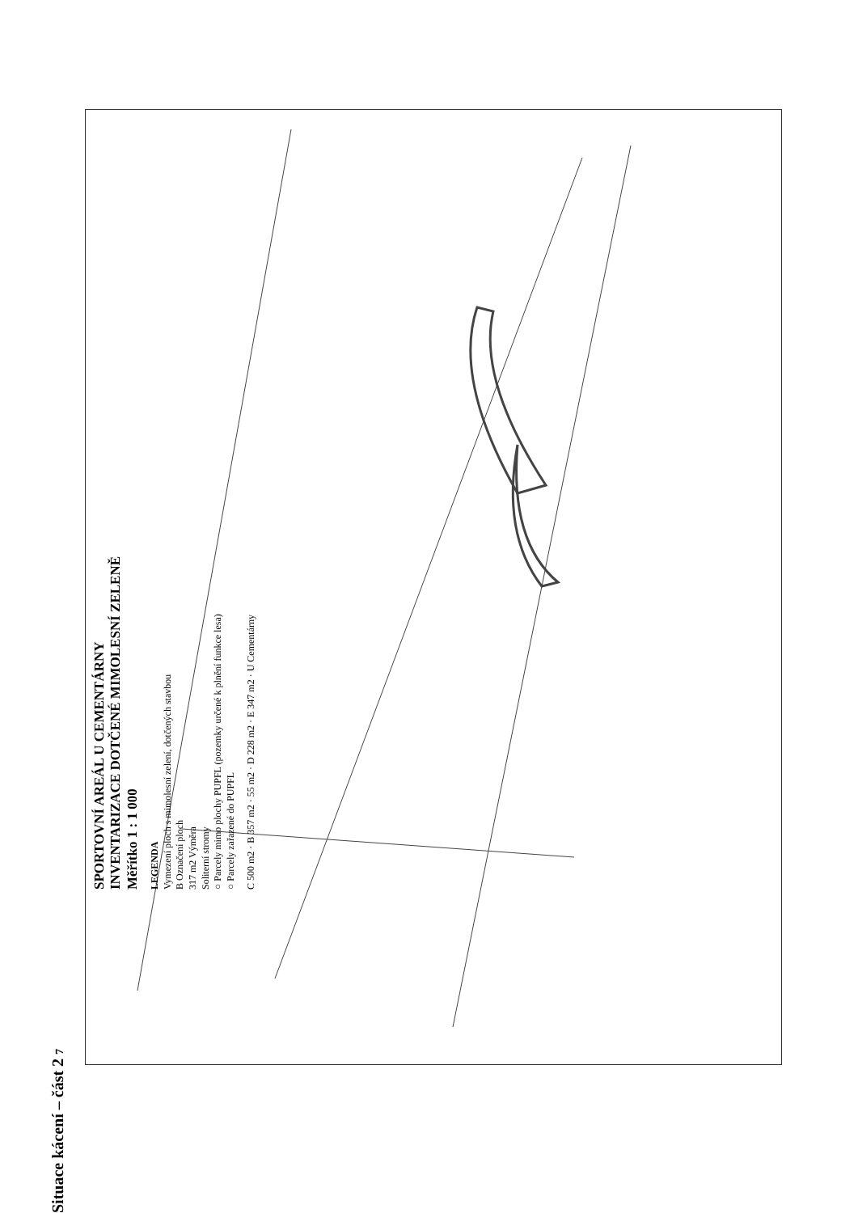Situace kácení – část 2 7
SPORTOVNÍ AREÁL U CEMENTÁRNY
INVENTARIZACE DOTČENÉ MIMOLESNÍ ZELENĚ
Měřítko 1 : 1 000
LEGENDA
Vymezení ploch s mimolesní zelení, dotčených stavbou
B Označení ploch
317 m2 Výměra
Soliterní stromy
○ Parcely mimo plochy PUPFL (pozemky určené k plnění funkce lesa)
○ Parcely zařazené do PUPFL
C 500 m2 · B 357 m2 · 55 m2 · D 228 m2 · E 347 m2 · U Cementárny